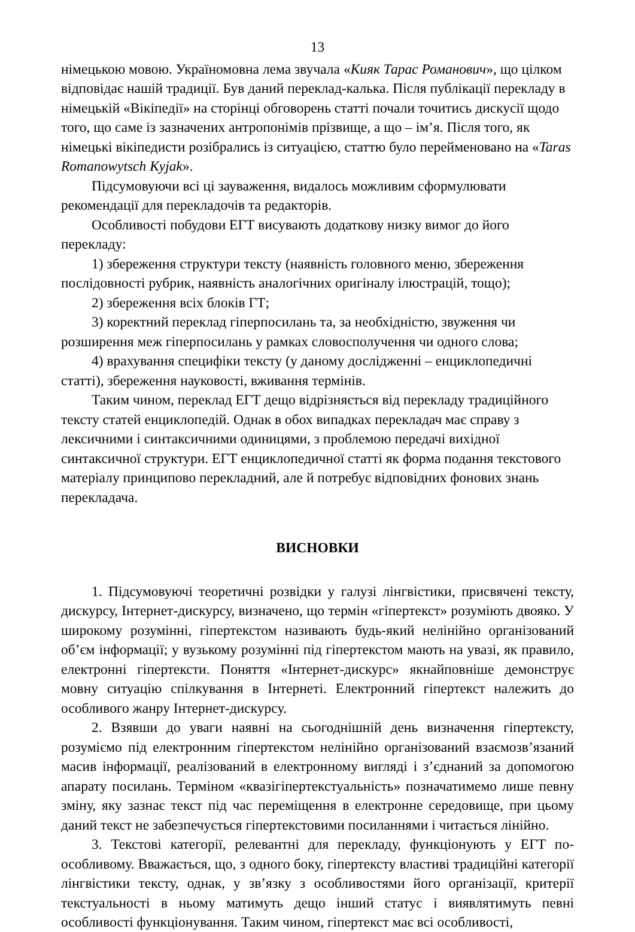13
німецькою мовою. Україномовна лема звучала «Кияк Тарас Романович», що цілком відповідає нашій традиції. Був даний переклад-калька. Після публікації перекладу в німецькій «Вікіпедії» на сторінці обговорень статті почали точитись дискусії щодо того, що саме із зазначених антропонімів прізвище, а що – ім’я. Після того, як німецькі вікіпедисти розібрались із ситуацією, статтю було перейменовано на «Taras Romanowytsch Kyjak».
Підсумовуючи всі ці зауваження, видалось можливим сформулювати рекомендації для перекладочів та редакторів.
Особливості побудови ЕГТ висувають додаткову низку вимог до його перекладу:
1) збереження структури тексту (наявність головного меню, збереження послідовності рубрик, наявність аналогічних оригіналу ілюстрацій, тощо);
2) збереження всіх блоків ГТ;
3) коректний переклад гіперпосилань та, за необхідністю, звуження чи розширення меж гіперпосилань у рамках словосполучення чи одного слова;
4) врахування специфіки тексту (у даному дослідженні – енциклопедичні статті), збереження науковості, вживання термінів.
Таким чином, переклад ЕГТ дещо відрізняється від перекладу традиційного тексту статей енциклопедій. Однак в обох випадках перекладач має справу з лексичними і синтаксичними одиницями, з проблемою передачі вихідної синтаксичної структури. ЕГТ енциклопедичної статті як форма подання текстового матеріалу принципово перекладний, але й потребує відповідних фонових знань перекладача.
ВИСНОВКИ
1. Підсумовуючі теоретичні розвідки у галузі лінгвістики, присвячені тексту, дискурсу, Інтернет-дискурсу, визначено, що термін «гіпертекст» розуміють двояко. У широкому розумінні, гіпертекстом називають будь-який нелінійно організований об’єм інформації; у вузькому розумінні під гіпертекстом мають на увазі, як правило, електронні гіпертексти. Поняття «Інтернет-дискурс» якнайповніше демонструє мовну ситуацію спілкування в Інтернеті. Електронний гіпертекст належить до особливого жанру Інтернет-дискурсу.
2. Взявши до уваги наявні на сьогоднішній день визначення гіпертексту, розуміємо під електронним гіпертекстом нелінійно організований взаємозв’язаний масив інформації, реалізований в електронному вигляді і з’єднаний за допомогою апарату посилань. Терміном «квазігіпертекстуальність» позначатимемо лише певну зміну, яку зазнає текст під час переміщення в електронне середовище, при цьому даний текст не забезпечується гіпертекстовими посиланнями і читається лінійно.
3. Текстові категорії, релевантні для перекладу, функціонують у ЕГТ по-особливому. Вважається, що, з одного боку, гіпертексту властиві традиційні категорії лінгвістики тексту, однак, у зв’язку з особливостями його організації, критерії текстуальності в ньому матимуть дещо інший статус і виявлятимуть певні особливості функціонування. Таким чином, гіпертекст має всі особливості,